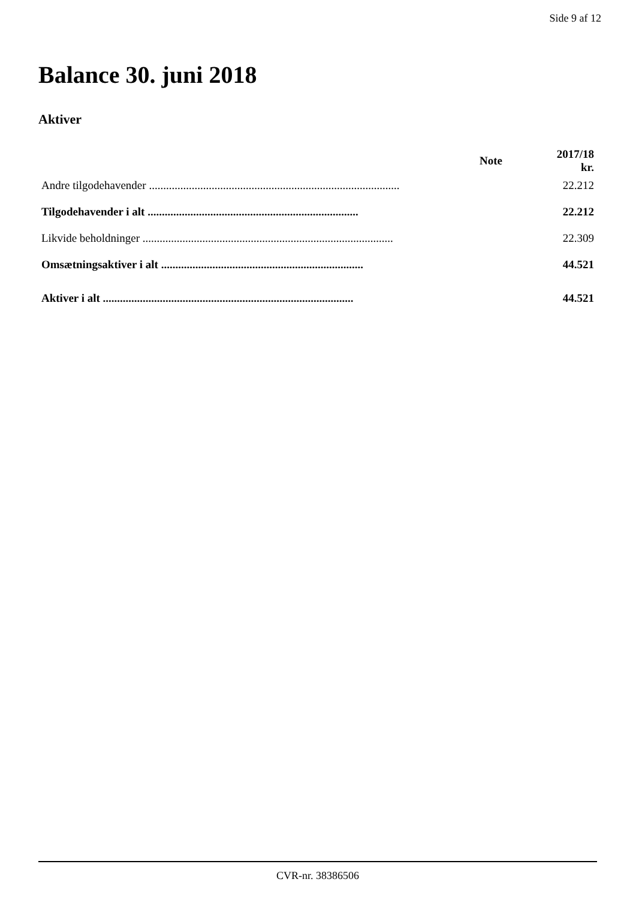Side 9 af 12
Balance 30. juni 2018
Aktiver
| | Note | 2017/18 kr. |
| --- | --- | --- |
| Andre tilgodehavender ........................................................................................ | | 22.212 |
| Tilgodehavender i alt .......................................................................... | | 22.212 |
| Likvide beholdninger ........................................................................................ | | 22.309 |
| Omsætningsaktiver i alt ....................................................................... | | 44.521 |
| Aktiver i alt ........................................................................................ | | 44.521 |
CVR-nr. 38386506